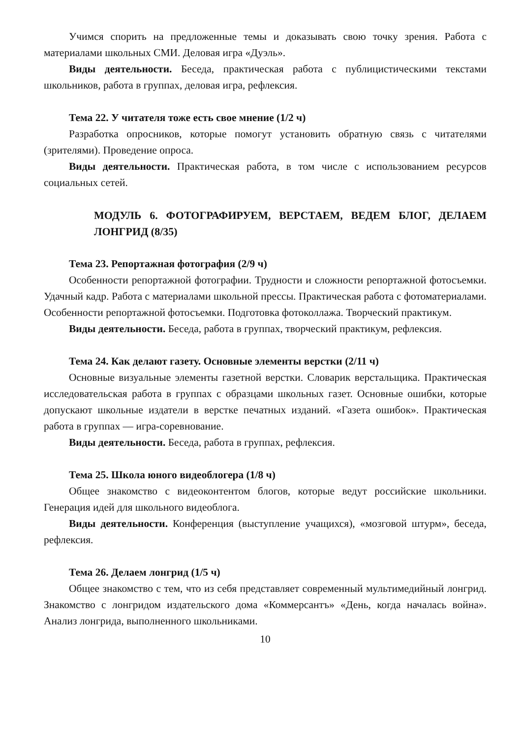Учимся спорить на предложенные темы и доказывать свою точку зрения. Работа с материалами школьных СМИ. Деловая игра «Дуэль».
Виды деятельности. Беседа, практическая работа с публицистическими текстами школьников, работа в группах, деловая игра, рефлексия.
Тема 22. У читателя тоже есть свое мнение (1/2 ч)
Разработка опросников, которые помогут установить обратную связь с читателями (зрителями). Проведение опроса.
Виды деятельности. Практическая работа, в том числе с использованием ресурсов социальных сетей.
МОДУЛЬ 6. ФОТОГРАФИРУЕМ, ВЕРСТАЕМ, ВЕДЕМ БЛОГ, ДЕЛАЕМ ЛОНГРИД (8/35)
Тема 23. Репортажная фотография (2/9 ч)
Особенности репортажной фотографии. Трудности и сложности репортажной фотосъемки. Удачный кадр. Работа с материалами школьной прессы. Практическая работа с фотоматериалами. Особенности репортажной фотосъемки. Подготовка фотоколлажа. Творческий практикум.
Виды деятельности. Беседа, работа в группах, творческий практикум, рефлексия.
Тема 24. Как делают газету. Основные элементы верстки (2/11 ч)
Основные визуальные элементы газетной верстки. Словарик верстальщика. Практическая исследовательская работа в группах с образцами школьных газет. Основные ошибки, которые допускают школьные издатели в верстке печатных изданий. «Газета ошибок». Практическая работа в группах — игра-соревнование.
Виды деятельности. Беседа, работа в группах, рефлексия.
Тема 25. Школа юного видеоблогера (1/8 ч)
Общее знакомство с видеоконтентом блогов, которые ведут российские школьники. Генерация идей для школьного видеоблога.
Виды деятельности. Конференция (выступление учащихся), «мозговой штурм», беседа, рефлексия.
Тема 26. Делаем лонгрид (1/5 ч)
Общее знакомство с тем, что из себя представляет современный мультимедийный лонгрид. Знакомство с лонгридом издательского дома «Коммерсантъ» «День, когда началась война». Анализ лонгрида, выполненного школьниками.
10